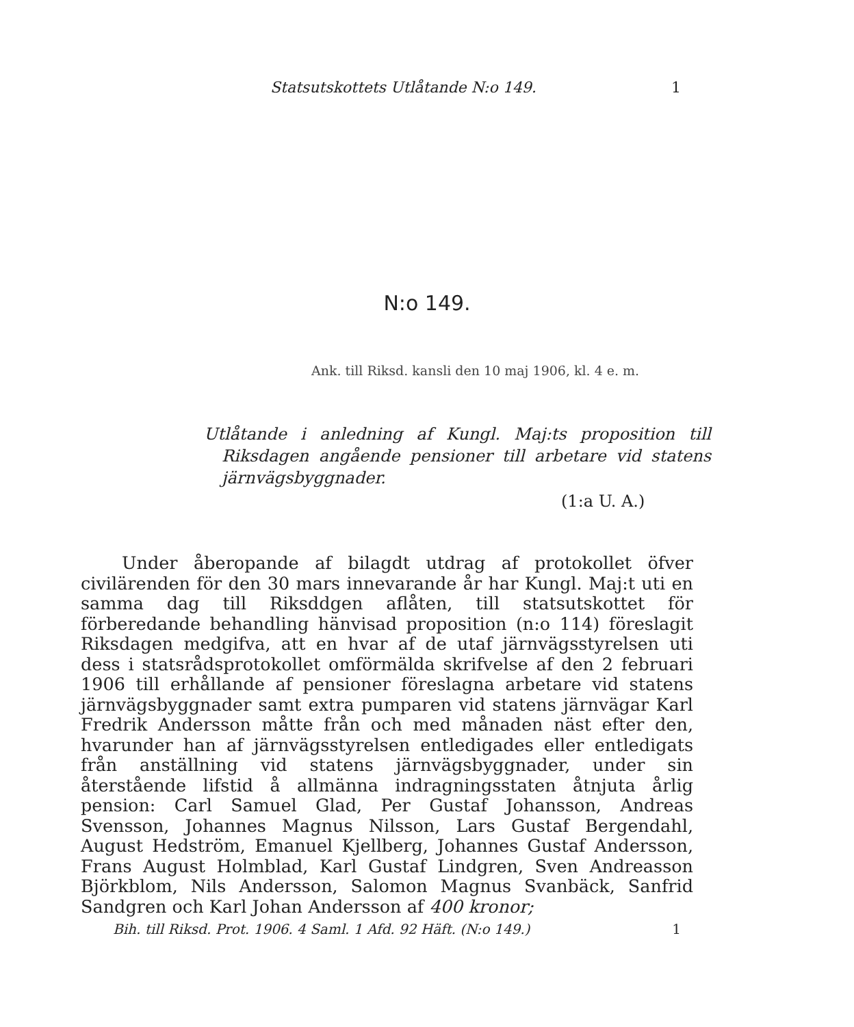Statsutskottets Utlåtande N:o 149. 1
N:o 149.
Ank. till Riksd. kansli den 10 maj 1906, kl. 4 e. m.
Utlåtande i anledning af Kungl. Maj:ts proposition till Riksdagen angående pensioner till arbetare vid statens järnvägsbyggnader.
(1:a U. A.)
Under åberopande af bilagdt utdrag af protokollet öfver civilärenden för den 30 mars innevarande år har Kungl. Maj:t uti en samma dag till Riksddgen aflåten, till statsutskottet för förberedande behandling hänvisad proposition (n:o 114) föreslagit Riksdagen medgifva, att en hvar af de utaf järnvägsstyrelsen uti dess i statsrådsprotokollet omförmälda skrifvelse af den 2 februari 1906 till erhållande af pensioner föreslagna arbetare vid statens järnvägsbyggnader samt extra pumparen vid statens järnvägar Karl Fredrik Andersson måtte från och med månaden näst efter den, hvarunder han af järnvägsstyrelsen entledigades eller entledigats från anställning vid statens järnvägsbyggnader, under sin återstående lifstid å allmänna indragningsstaten åtnjuta årlig pension: Carl Samuel Glad, Per Gustaf Johansson, Andreas Svensson, Johannes Magnus Nilsson, Lars Gustaf Bergendahl, August Hedström, Emanuel Kjellberg, Johannes Gustaf Andersson, Frans August Holmblad, Karl Gustaf Lindgren, Sven Andreasson Björkblom, Nils Andersson, Salomon Magnus Svanbäck, Sanfrid Sandgren och Karl Johan Andersson af 400 kronor;
Bih. till Riksd. Prot. 1906. 4 Saml. 1 Afd. 92 Häft. (N:o 149.) 1